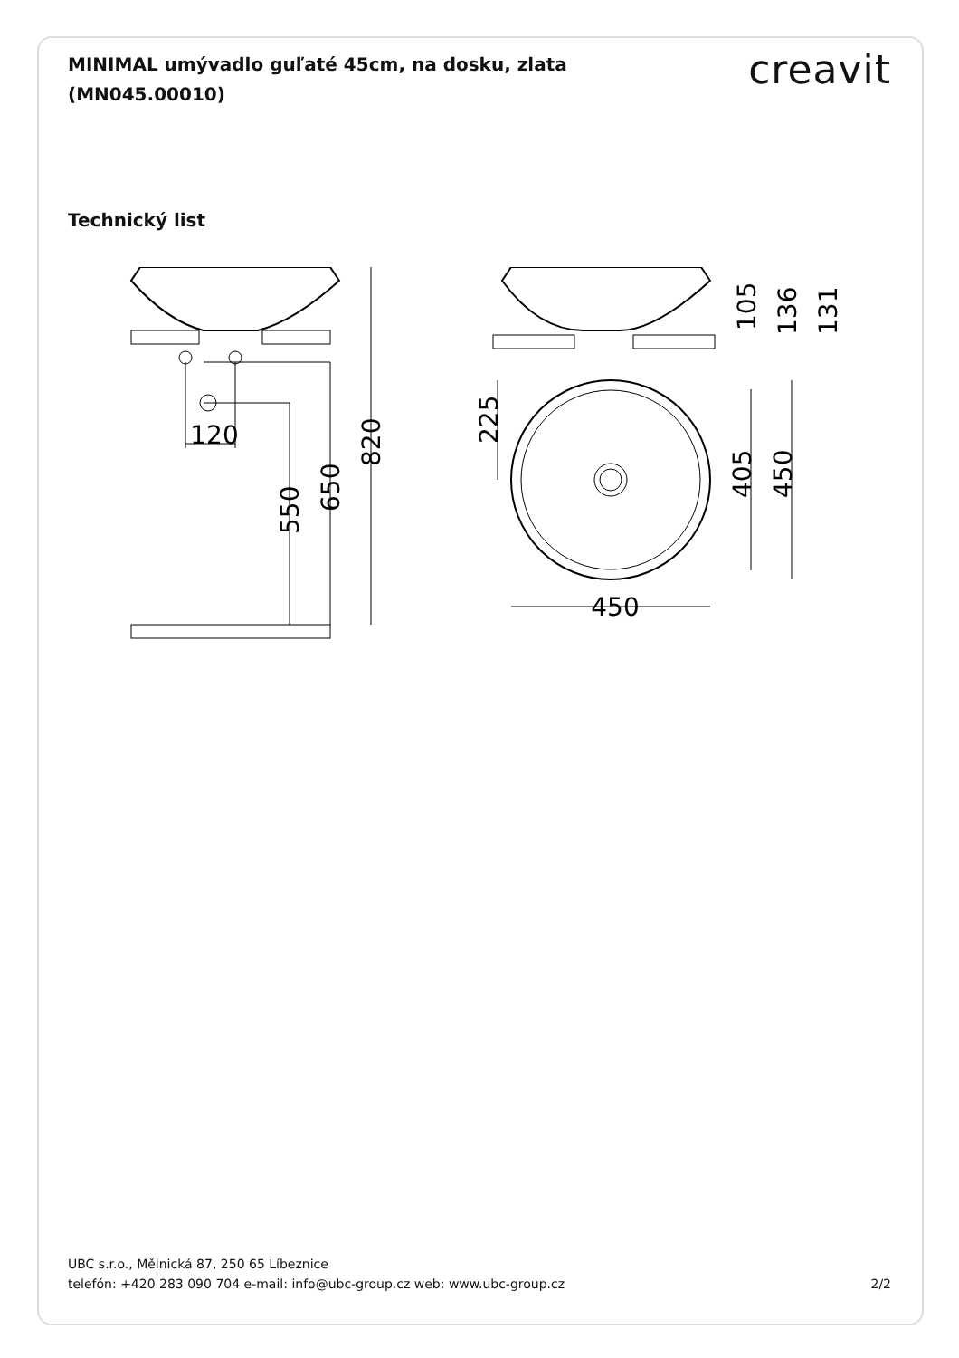MINIMAL umývadlo guľaté 45cm, na dosku, zlata (MN045.00010)
creavit
Technický list
120
820
650
550
105
136
131
225
405
450
450
UBC s.r.o., Mělnická 87, 250 65 Líbeznice
telefón: +420 283 090 704 e-mail: info@ubc-group.cz web: www.ubc-group.cz 2/2